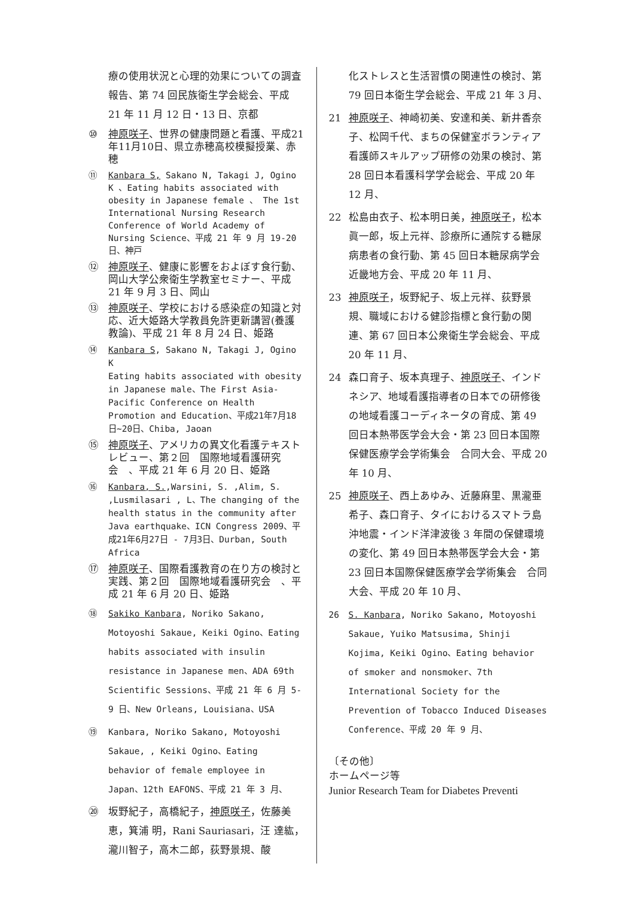療の使用状況と心理的効果についての調査報告、第 74 回民族衛生学会総会、平成 21 年 11 月 12 日・13 日、京都
⑩ 神原咲子、世界の健康問題と看護、平成21年11月10日、県立赤穂高校模擬授業、赤穂
⑪ Kanbara S, Sakano N, Takagi J, Ogino K 、Eating habits associated with obesity in Japanese female 、 The 1st International Nursing Research Conference of World Academy of Nursing Science、平成 21 年 9 月 19-20 日、神戸
⑫ 神原咲子、健康に影響をおよぼす食行動、岡山大学公衆衛生学教室セミナー、平成 21 年 9 月 3 日、岡山
⑬ 神原咲子、学校における感染症の知識と対応、近大姫路大学教員免許更新講習(養護教論)、平成 21 年 8 月 24 日、姫路
⑭ Kanbara S, Sakano N, Takagi J, Ogino K
Eating habits associated with obesity in Japanese male、The First Asia-Pacific Conference on Health Promotion and Education、平成21年7月18日~20日、Chiba, Jaoan
⑮ 神原咲子、アメリカの異文化看護テキストレビュー、第２回　国際地域看護研究会　、平成 21 年 6 月 20 日、姫路
⑯ Kanbara, S.,Warsini, S. ,Alim, S. ,Lusmilasari , L、The changing of the health status in the community after Java earthquake、ICN Congress 2009、平成21年6月27日 - 7月3日、Durban, South Africa
⑰ 神原咲子、国際看護教育の在り方の検討と実践、第２回　国際地域看護研究会　、平成 21 年 6 月 20 日、姫路
⑱ Sakiko Kanbara, Noriko Sakano, Motoyoshi Sakaue, Keiki Ogino、Eating habits associated with insulin resistance in Japanese men、ADA 69th Scientific Sessions、平成 21 年 6 月 5-9 日、New Orleans, Louisiana、USA
⑲ Kanbara, Noriko Sakano, Motoyoshi Sakaue, , Keiki Ogino、Eating behavior of female employee in Japan、12th EAFONS、平成 21 年 3 月、
⑳ 坂野紀子，高橋紀子，神原咲子，佐藤美恵，箕浦 明，Rani Sauriasari，汪 達紘，瀧川智子，高木二郎，荻野景規、酸
化ストレスと生活習慣の関連性の検討、第 79 回日本衛生学会総会、平成 21 年 3 月、
21 神原咲子、神崎初美、安達和美、新井香奈子、松岡千代、まちの保健室ボランティア看護師スキルアップ研修の効果の検討、第 28 回日本看護科学学会総会、平成 20 年 12 月、
22 松島由衣子、松本明日美，神原咲子，松本眞一郎，坂上元祥、診療所に通院する糖尿病患者の食行動、第 45 回日本糖尿病学会 近畿地方会、平成 20 年 11 月、
23 神原咲子，坂野紀子、坂上元祥、荻野景規、職域における健診指標と食行動の関連、第 67 回日本公衆衛生学会総会、平成 20 年 11 月、
24 森口育子、坂本真理子、神原咲子、インドネシア、地域看護指導者の日本での研修後の地域看護コーディネータの育成、第 49 回日本熱帯医学会大会・第 23 回日本国際保健医療学会学術集会　合同大会、平成 20 年 10 月、
25 神原咲子、西上あゆみ、近藤麻里、黒瀧亜希子、森口育子、タイにおけるスマトラ島沖地震・インド洋津波後 3 年間の保健環境の変化、第 49 回日本熱帯医学会大会・第 23 回日本国際保健医療学会学術集会　合同大会、平成 20 年 10 月、
26 S. Kanbara, Noriko Sakano, Motoyoshi Sakaue, Yuiko Matsusima, Shinji Kojima, Keiki Ogino、Eating behavior of smoker and nonsmoker、7th International Society for the Prevention of Tobacco Induced Diseases Conference、平成 20 年 9 月、
〔その他〕
ホームページ等
Junior Research Team for Diabetes Preventi